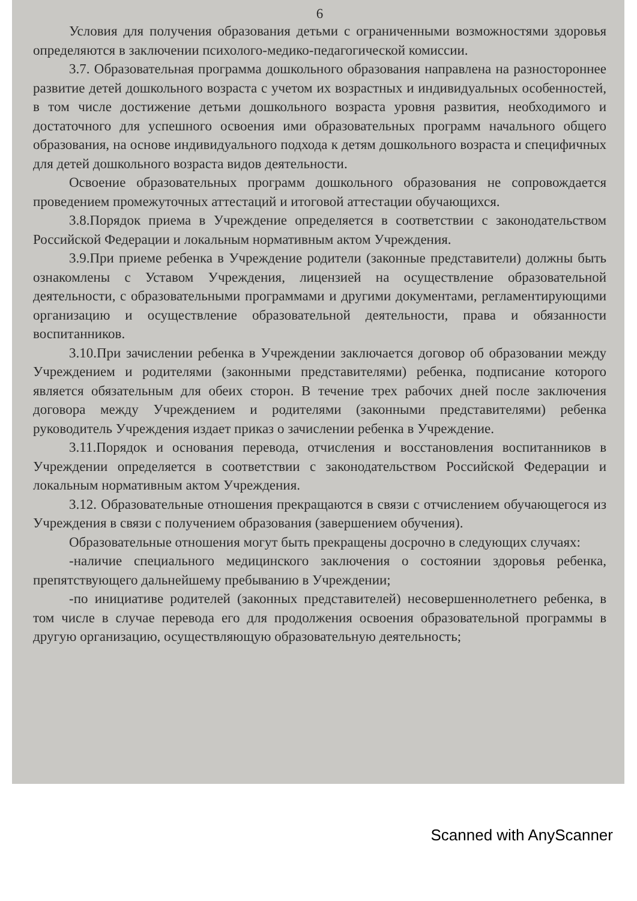6
Условия для получения образования детьми с ограниченными возможностями здоровья определяются в заключении психолого-медико-педагогической комиссии.
3.7. Образовательная программа дошкольного образования направлена на разностороннее развитие детей дошкольного возраста с учетом их возрастных и индивидуальных особенностей, в том числе достижение детьми дошкольного возраста уровня развития, необходимого и достаточного для успешного освоения ими образовательных программ начального общего образования, на основе индивидуального подхода к детям дошкольного возраста и специфичных для детей дошкольного возраста видов деятельности.
Освоение образовательных программ дошкольного образования не сопровождается проведением промежуточных аттестаций и итоговой аттестации обучающихся.
3.8.Порядок приема в Учреждение определяется в соответствии с законодательством Российской Федерации и локальным нормативным актом Учреждения.
3.9.При приеме ребенка в Учреждение родители (законные представители) должны быть ознакомлены с Уставом Учреждения, лицензией на осуществление образовательной деятельности, с образовательными программами и другими документами, регламентирующими организацию и осуществление образовательной деятельности, права и обязанности воспитанников.
3.10.При зачислении ребенка в Учреждении заключается договор об образовании между Учреждением и родителями (законными представителями) ребенка, подписание которого является обязательным для обеих сторон. В течение трех рабочих дней после заключения договора между Учреждением и родителями (законными представителями) ребенка руководитель Учреждения издает приказ о зачислении ребенка в Учреждение.
3.11.Порядок и основания перевода, отчисления и восстановления воспитанников в Учреждении определяется в соответствии с законодательством Российской Федерации и локальным нормативным актом Учреждения.
3.12. Образовательные отношения прекращаются в связи с отчислением обучающегося из Учреждения в связи с получением образования (завершением обучения).
Образовательные отношения могут быть прекращены досрочно в следующих случаях:
-наличие специального медицинского заключения о состоянии здоровья ребенка, препятствующего дальнейшему пребыванию в Учреждении;
-по инициативе родителей (законных представителей) несовершеннолетнего ребенка, в том числе в случае перевода его для продолжения освоения образовательной программы в другую организацию, осуществляющую образовательную деятельность;
Scanned with AnyScanner